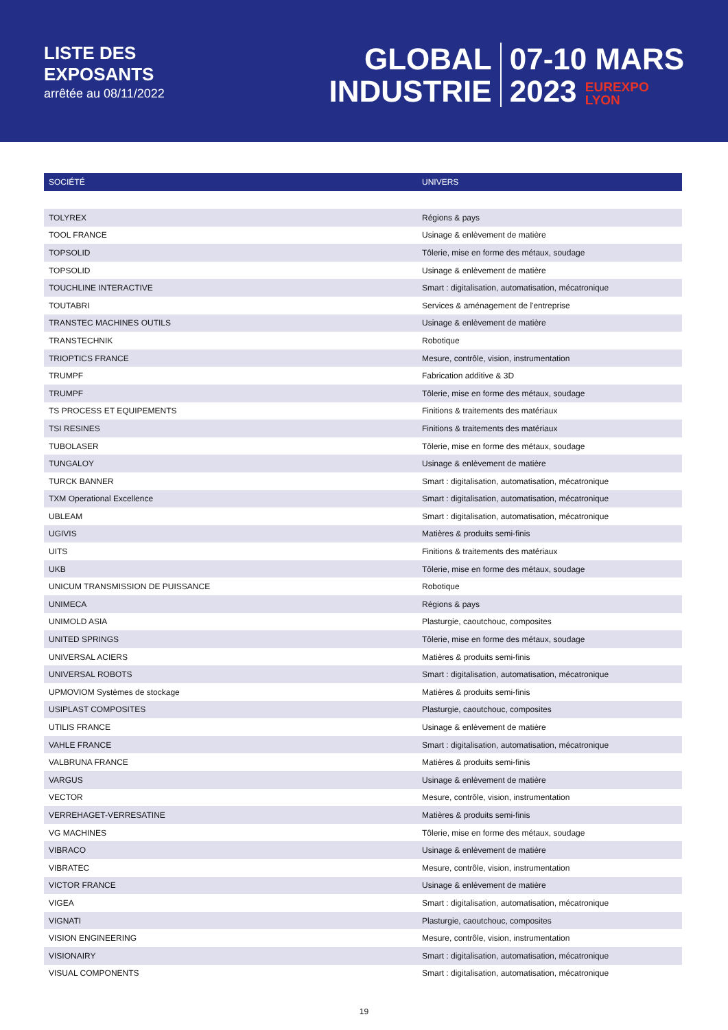LISTE DES
EXPOSANTS
arrêtée au 08/11/2022
GLOBAL
INDUSTRIE
07-10 MARS
2023 EUREXPO
LYON
| SOCIÉTÉ | UNIVERS |
| --- | --- |
| TOLYREX | Régions & pays |
| TOOL FRANCE | Usinage & enlèvement de matière |
| TOPSOLID | Tôlerie, mise en forme des métaux, soudage |
| TOPSOLID | Usinage & enlèvement de matière |
| TOUCHLINE INTERACTIVE | Smart : digitalisation, automatisation, mécatronique |
| TOUTABRI | Services & aménagement de l'entreprise |
| TRANSTEC MACHINES OUTILS | Usinage & enlèvement de matière |
| TRANSTECHNIK | Robotique |
| TRIOPTICS FRANCE | Mesure, contrôle, vision, instrumentation |
| TRUMPF | Fabrication additive & 3D |
| TRUMPF | Tôlerie, mise en forme des métaux, soudage |
| TS PROCESS ET EQUIPEMENTS | Finitions & traitements des matériaux |
| TSI RESINES | Finitions & traitements des matériaux |
| TUBOLASER | Tôlerie, mise en forme des métaux, soudage |
| TUNGALOY | Usinage & enlèvement de matière |
| TURCK BANNER | Smart : digitalisation, automatisation, mécatronique |
| TXM Operational Excellence | Smart : digitalisation, automatisation, mécatronique |
| UBLEAM | Smart : digitalisation, automatisation, mécatronique |
| UGIVIS | Matières & produits semi-finis |
| UITS | Finitions & traitements des matériaux |
| UKB | Tôlerie, mise en forme des métaux, soudage |
| UNICUM TRANSMISSION DE PUISSANCE | Robotique |
| UNIMECA | Régions & pays |
| UNIMOLD ASIA | Plasturgie, caoutchouc, composites |
| UNITED SPRINGS | Tôlerie, mise en forme des métaux, soudage |
| UNIVERSAL ACIERS | Matières & produits semi-finis |
| UNIVERSAL ROBOTS | Smart : digitalisation, automatisation, mécatronique |
| UPMOVIOM Systèmes de stockage | Matières & produits semi-finis |
| USIPLAST COMPOSITES | Plasturgie, caoutchouc, composites |
| UTILIS FRANCE | Usinage & enlèvement de matière |
| VAHLE FRANCE | Smart : digitalisation, automatisation, mécatronique |
| VALBRUNA FRANCE | Matières & produits semi-finis |
| VARGUS | Usinage & enlèvement de matière |
| VECTOR | Mesure, contrôle, vision, instrumentation |
| VERREHAGET-VERRESATINE | Matières & produits semi-finis |
| VG MACHINES | Tôlerie, mise en forme des métaux, soudage |
| VIBRACO | Usinage & enlèvement de matière |
| VIBRATEC | Mesure, contrôle, vision, instrumentation |
| VICTOR FRANCE | Usinage & enlèvement de matière |
| VIGEA | Smart : digitalisation, automatisation, mécatronique |
| VIGNATI | Plasturgie, caoutchouc, composites |
| VISION ENGINEERING | Mesure, contrôle, vision, instrumentation |
| VISIONAIRY | Smart : digitalisation, automatisation, mécatronique |
| VISUAL COMPONENTS | Smart : digitalisation, automatisation, mécatronique |
19